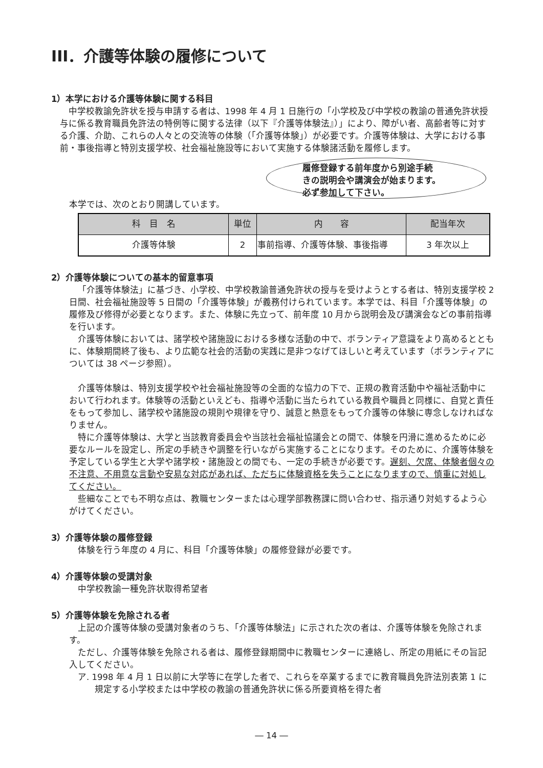III．介護等体験の履修について
1）本学における介護等体験に関する科目
中学校教諭免許状を授与申請する者は、1998 年 4 月 1 日施行の「小学校及び中学校の教諭の普通免許状授与に係る教育職員免許法の特例等に関する法律（以下『介護等体験法』）」により、障がい者、高齢者等に対する介護、介助、これらの人々との交流等の体験（「介護等体験」）が必要です。介護等体験は、大学における事前・事後指導と特別支援学校、社会福祉施設等において実施する体験諸活動を履修します。
履修登録する前年度から別途手続
きの説明会や講演会が始まります。
必ず参加して下さい。
本学では、次のとおり開講しています。
| 科 目 名 | 単位 | 内 容 | 配当年次 |
| --- | --- | --- | --- |
| 介護等体験 | 2 | 事前指導、介護等体験、事後指導 | 3 年次以上 |
2）介護等体験についての基本的留意事項
「介護等体験法」に基づき、小学校、中学校教諭普通免許状の授与を受けようとする者は、特別支援学校 2 日間、社会福祉施設等 5 日間の「介護等体験」が義務付けられています。本学では、科目「介護等体験」の履修及び修得が必要となります。また、体験に先立って、前年度 10 月から説明会及び講演会などの事前指導を行います。
介護等体験においては、諸学校や諸施設における多様な活動の中で、ボランティア意識をより高めるとともに、体験期間終了後も、より広範な社会的活動の実践に是非つなげてほしいと考えています（ボランティアについては 38 ページ参照）。
介護等体験は、特別支援学校や社会福祉施設等の全面的な協力の下で、正規の教育活動中や福祉活動中において行われます。体験等の活動といえども、指導や活動に当たられている教員や職員と同様に、自覚と責任をもって参加し、諸学校や諸施設の規則や規律を守り、誠意と熱意をもって介護等の体験に専念しなければなりません。
特に介護等体験は、大学と当該教育委員会や当該社会福祉協議会との間で、体験を円滑に進めるために必要なルールを設定し、所定の手続きや調整を行いながら実施することになります。そのために、介護等体験を予定している学生と大学や諸学校・諸施設との間でも、一定の手続きが必要です。遅刻、欠席、体験者個々の不注意、不用意な言動や安易な対応があれば、ただちに体験資格を失うことになりますので、慎重に対処してください。
些細なことでも不明な点は、教職センターまたは心理学部教務課に問い合わせ、指示通り対処するよう心がけてください。
3）介護等体験の履修登録
体験を行う年度の 4 月に、科目「介護等体験」の履修登録が必要です。
4）介護等体験の受講対象
中学校教諭一種免許状取得希望者
5）介護等体験を免除される者
上記の介護等体験の受講対象者のうち、「介護等体験法」に示された次の者は、介護等体験を免除されます。
ただし、介護等体験を免除される者は、履修登録期間中に教職センターに連絡し、所定の用紙にその旨記入してください。
ア. 1998 年 4 月 1 日以前に大学等に在学した者で、これらを卒業するまでに教育職員免許法別表第 1 に規定する小学校または中学校の教諭の普通免許状に係る所要資格を得た者
― 14 ―